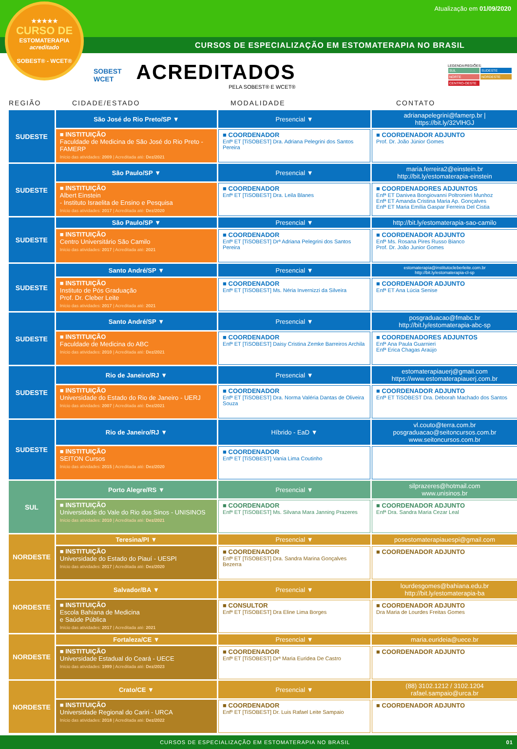Atualização em 01/09/2020
CURSOS DE ESPECIALIZAÇÃO EM ESTOMATERAPIA NO BRASIL
★★★★★
CURSO DE
ESTOMATERAPIA
acreditado
SOBEST® - WCET®
SOBEST
WCET
ACREDITADOS
PELA SOBEST® E WCET®
LEGENDA/REGIÕES:
SUL SUDESTE
NORTE NORDESTE
CENTRO-OESTE
REGIÃO CIDADE/ESTADO MODALIDADE CONTATO
| SUDESTE | São José do Rio Preto/SP ▼ | Presencial ▼ | adrianapelegrini@famerp.br / https://bit.ly/32VlHGJ |
| | ■ INSTITUIÇÃO Faculdade de Medicina de São José do Rio Preto - FAMERP Início das atividades: 2009 / Acreditada até: Dez/2021 | ■ COORDENADOR Enfª ET [TiSOBEST] Dra. Adriana Pelegrini dos Santos Pereira | ■ COORDENADOR ADJUNTO Prof. Dr. João Júnior Gomes |
| SUDESTE | São Paulo/SP ▼ | Presencial ▼ | maria.ferreira2@einstein.br http://bit.ly/estomaterapia-einstein |
| | ■ INSTITUIÇÃO Albert Einstein - Instituto Israelita de Ensino e Pesquisa Início das atividades: 2017 / Acreditada até: Dez/2020 | ■ COORDENADOR Enfª ET [TiSOBEST] Dra. Leila Blanes | ■ COORDENADORES ADJUNTOS Enfª ET Danivea Bongiovanni Poltronieri Munhoz Enfª ET Amanda Cristina Maria Ap. Gonçalves Enfª ET Maria Emília Gaspar Ferreira Del Cistia |
| SUDESTE | São Paulo/SP ▼ | Presencial ▼ | http://bit.ly/estomaterapia-sao-camilo |
| | ■ INSTITUIÇÃO Centro Universitário São Camilo Início das atividades: 2017 / Acreditada até: 2021 | ■ COORDENADOR Enfª ET [TiSOBEST] Drª Adriana Pelegrini dos Santos Pereira | ■ COORDENADOR ADJUNTO Enfª Ms. Rosana Pires Russo Bianco Prof. Dr. João Junior Gomes |
| SUDESTE | Santo André/SP ▼ | Presencial ▼ | estomaterapia@institutocleberleite.com.br http://bit.ly/estomaterapia-cl-sp |
| | ■ INSTITUIÇÃO Instituto de Pós Graduação Prof. Dr. Cleber Leite Início das atividades: 2017 / Acreditada até: 2021 | ■ COORDENADOR Enfª ET [TiSOBEST] Ms. Néria Invernizzi da Silveira | ■ COORDENADOR ADJUNTO Enfª ET Ana Lúcia Senise |
| SUDESTE | Santo André/SP ▼ | Presencial ▼ | posgraduacao@fmabc.br http://bit.ly/estomaterapia-abc-sp |
| | ■ INSTITUIÇÃO Faculdade de Medicina do ABC Início das atividades: 2010 / Acreditada até: Dez/2021 | ■ COORDENADOR Enfª ET [TiSOBEST] Daisy Cristina Zemke Barreiros Archila | ■ COORDENADORES ADJUNTOS Enfª Ana Paula Guarnieri Enfª Erica Chagas Araújo |
| SUDESTE | Rio de Janeiro/RJ ▼ | Presencial ▼ | estomaterapiauerj@gmail.com https://www.estomaterapiauerj.com.br |
| | ■ INSTITUIÇÃO Universidade do Estado do Rio de Janeiro - UERJ Início das atividades: 2007 / Acreditada até: Dez/2021 | ■ COORDENADOR Enfª ET [TiSOBEST] Dra. Norma Valéria Dantas de Oliveira Souza | ■ COORDENADOR ADJUNTO Enfª ET TiSOBEST Dra. Déborah Machado dos Santos |
| SUDESTE | Rio de Janeiro/RJ ▼ | Híbrido - EaD ▼ | vl.couto@terra.com.br posgraduacao@seitoncursos.com.br www.seitoncursos.com.br |
| | ■ INSTITUIÇÃO SEITON Cursos Início das atividades: 2015 / Acreditada até: Dez/2020 | ■ COORDENADOR Enfª ET [TiSOBEST] Vania Lima Coutinho | |
| SUL | Porto Alegre/RS ▼ | Presencial ▼ | silprazeres@hotmail.com www.unisinos.br |
| | ■ INSTITUIÇÃO Universidade do Vale do Rio dos Sinos - UNISINOS Início das atividades: 2010 / Acreditada até: Dez/2021 | ■ COORDENADOR Enfª ET [TiSOBEST] Ms. Silvana Mara Janning Prazeres | ■ COORDENADOR ADJUNTO Enfª Dra. Sandra Maria Cezar Leal |
| NORDESTE | Teresina/PI ▼ | Presencial ▼ | posestomaterapiauespi@gmail.com |
| | ■ INSTITUIÇÃO Universidade do Estado do Piauí - UESPI Início das atividades: 2017 / Acreditada até: Dez/2020 | ■ COORDENADOR Enfª ET [TiSOBEST] Dra. Sandra Marina Gonçalves Bezerra | ■ COORDENADOR ADJUNTO |
| NORDESTE | Salvador/BA ▼ | Presencial ▼ | lourdesgomes@bahiana.edu.br http://bit.ly/estomaterapia-ba |
| | ■ INSTITUIÇÃO Escola Bahiana de Medicina e Saúde Pública Início das atividades: 2017 / Acreditada até: 2021 | ■ CONSULTOR Enfª ET [TiSOBEST] Dra Eline Lima Borges | ■ COORDENADOR ADJUNTO Dra Maria de Lourdes Freitas Gomes |
| NORDESTE | Fortaleza/CE ▼ | Presencial ▼ | maria.eurideia@uece.br |
| | ■ INSTITUIÇÃO Universidade Estadual do Ceará - UECE Início das atividades: 1999 / Acreditada até: Dez/2023 | ■ COORDENADOR Enfª ET [TiSOBEST] Drª Maria Euridea De Castro | ■ COORDENADOR ADJUNTO |
| NORDESTE | Crato/CE ▼ | Presencial ▼ | (88) 3102.1212 / 3102.1204 rafael.sampaio@urca.br |
| | ■ INSTITUIÇÃO Universidade Regional do Cariri - URCA Início das atividades: 2018 / Acreditada até: Dez/2022 | ■ COORDENADOR Enfº ET [TiSOBEST] Dr. Luis Rafael Leite Sampaio | ■ COORDENADOR ADJUNTO |
CURSOS DE ESPECIALIZAÇÃO EM ESTOMATERAPIA NO BRASIL 01